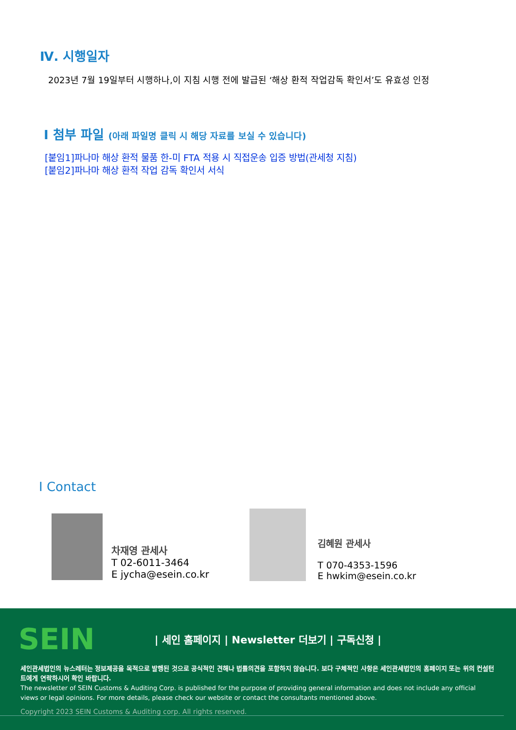Ⅳ. 시행일자
2023년 7월 19일부터 시행하나,이 지침 시행 전에 발급된 ‘해상 환적 작업감독 확인서’도 유효성 인정
I 첨부 파일 (아래 파일명 클릭 시 해당 자료를 보실 수 있습니다)
[붙임1]파나마 해상 환적 물품 한-미 FTA 적용 시 직접운송 입증 방법(관세청 지침)
[붙임2]파나마 해상 환적 작업 감독 확인서 서식
I Contact
차재영 관세사
T 02-6011-3464
E jycha@esein.co.kr
김혜원 관세사
T 070-4353-1596
E hwkim@esein.co.kr
SEIN
| 세인 홈페이지 | Newsletter 더보기 | 구독신청 |
세인관세법인의 뉴스레터는 정보제공을 목적으로 발행된 것으로 공식적인 견해나 법률의견을 포함하지 않습니다. 보다 구체적인 사항은 세인관세법인의 홈페이지 또는 위의 컨설턴트에게 연락하시어 확인 바랍니다.
The newsletter of SEIN Customs & Auditing Corp. is published for the purpose of providing general information and does not include any official views or legal opinions. For more details, please check our website or contact the consultants mentioned above.
Copyright 2023 SEIN Customs & Auditing corp. All rights reserved.